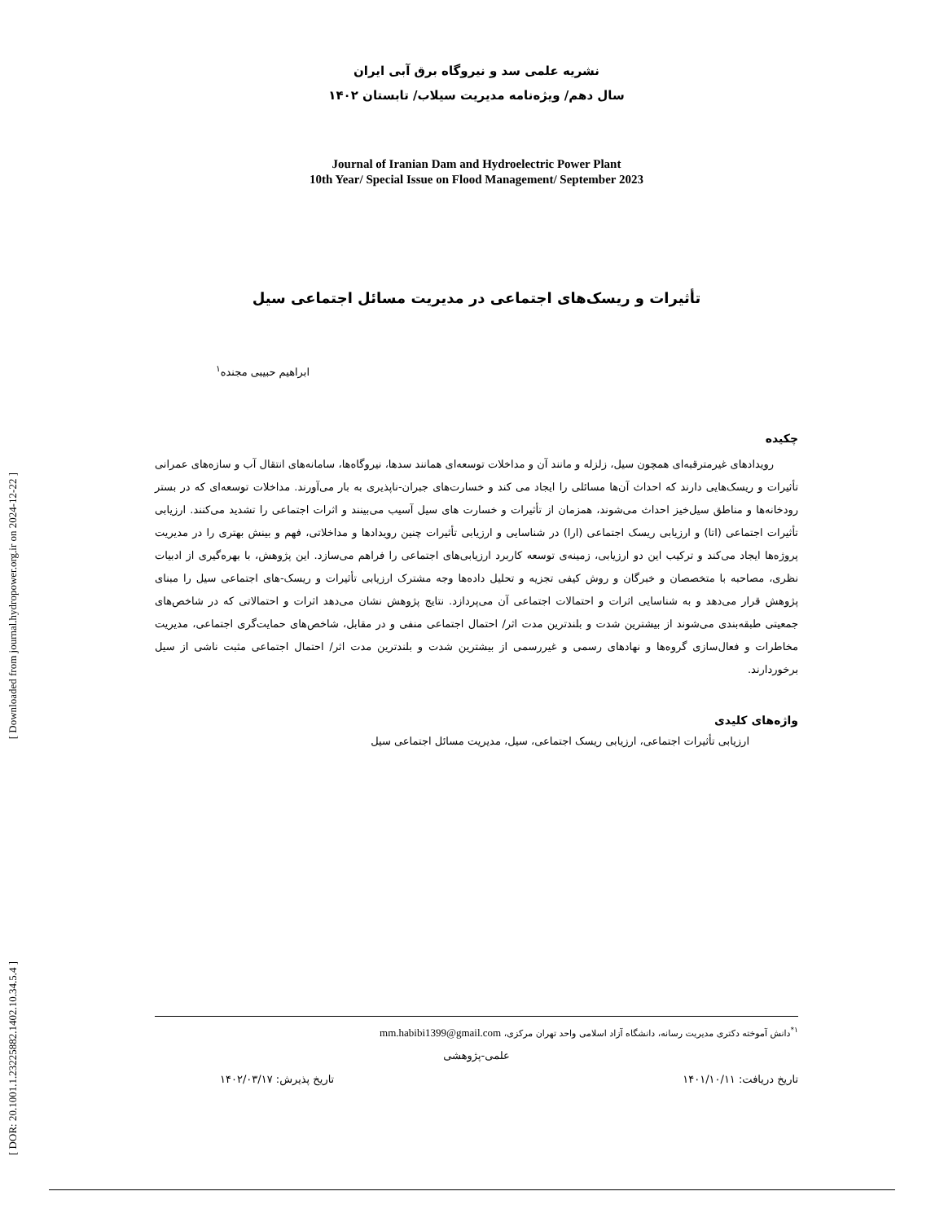[ Downloaded from journal.hydropower.org.ir on 2024-12-22 ]
[ DOR: 20.1001.1.23225882.1402.10.34.5.4 ]
نشریه علمی سد و نیروگاه برق آبی ایران
سال دهم/ ویژه‌نامه مدیریت سیلاب/ تابستان ۱۴۰۲
Journal of Iranian Dam and Hydroelectric Power Plant
10th Year/ Special Issue on Flood Management/ September 2023
تأثیرات و ریسک‌های اجتماعی در مدیریت مسائل اجتماعی سیل
ابراهیم حبیبی مجنده<sup>۱</sup>
چکیده
رویدادهای غیرمترقبه‌ای همچون سیل، زلزله و مانند آن و مداخلات توسعه‌ای همانند سدها، نیروگاه‌ها، سامانه‌های انتقال آب و سازه‌های عمرانی تأثیرات و ریسک‌هایی دارند که احداث آن‌ها مسائلی را ایجاد می کند و خسارت‌های جبران-ناپذیری به بار می‌آورند. مداخلات توسعه‌ای که در بستر رودخانه‌ها و مناطق سیل‌خیز احداث می‌شوند، همزمان از تأثیرات و خسارت های سیل آسیب می‌بینند و اثرات اجتماعی را تشدید می‌کنند. ارزیابی تأثیرات اجتماعی (اتا) و ارزیابی ریسک اجتماعی (ارا) در شناسایی و ارزیابی تأثیرات چنین رویدادها و مداخلاتی، فهم و بینش بهتری را در مدیریت پروژه‌ها ایجاد می‌کند و ترکیب این دو ارزیابی، زمینه‌ی توسعه کاربرد ارزیابی‌های اجتماعی را فراهم می‌سازد. این پژوهش، با بهره‌گیری از ادبیات نظری، مصاحبه با متخصصان و خبرگان و روش کیفی تجزیه و تحلیل داده‌ها وجه مشترک ارزیابی تأثیرات و ریسک-های اجتماعی سیل را مبنای پژوهش قرار می‌دهد و به شناسایی اثرات و احتمالات اجتماعی آن می‌پردازد. نتایج پژوهش نشان می‌دهد اثرات و احتمالاتی که در شاخص‌های جمعیتی طبقه‌بندی می‌شوند از بیشترین شدت و بلندترین مدت اثر/ احتمال اجتماعی منفی و در مقابل، شاخص‌های حمایت‌گری اجتماعی، مدیریت مخاطرات و فعال‌سازی گروه‌ها و نهادهای رسمی و غیررسمی از بیشترین شدت و بلندترین مدت اثر/ احتمال اجتماعی مثبت ناشی از سیل برخوردارند.
واژه‌های کلیدی
ارزیابی تأثیرات اجتماعی، ارزیابی ریسک اجتماعی، سیل، مدیریت مسائل اجتماعی سیل
<sup>۱*</sup>دانش آموخته دکتری مدیریت رسانه، دانشگاه آزاد اسلامی واحد تهران مرکزی، mm.habibi1399@gmail.com
علمی-پژوهشی
تاریخ دریافت: ۱۴۰۱/۱۰/۱۱ تاریخ پذیرش: ۱۴۰۲/۰۳/۱۷